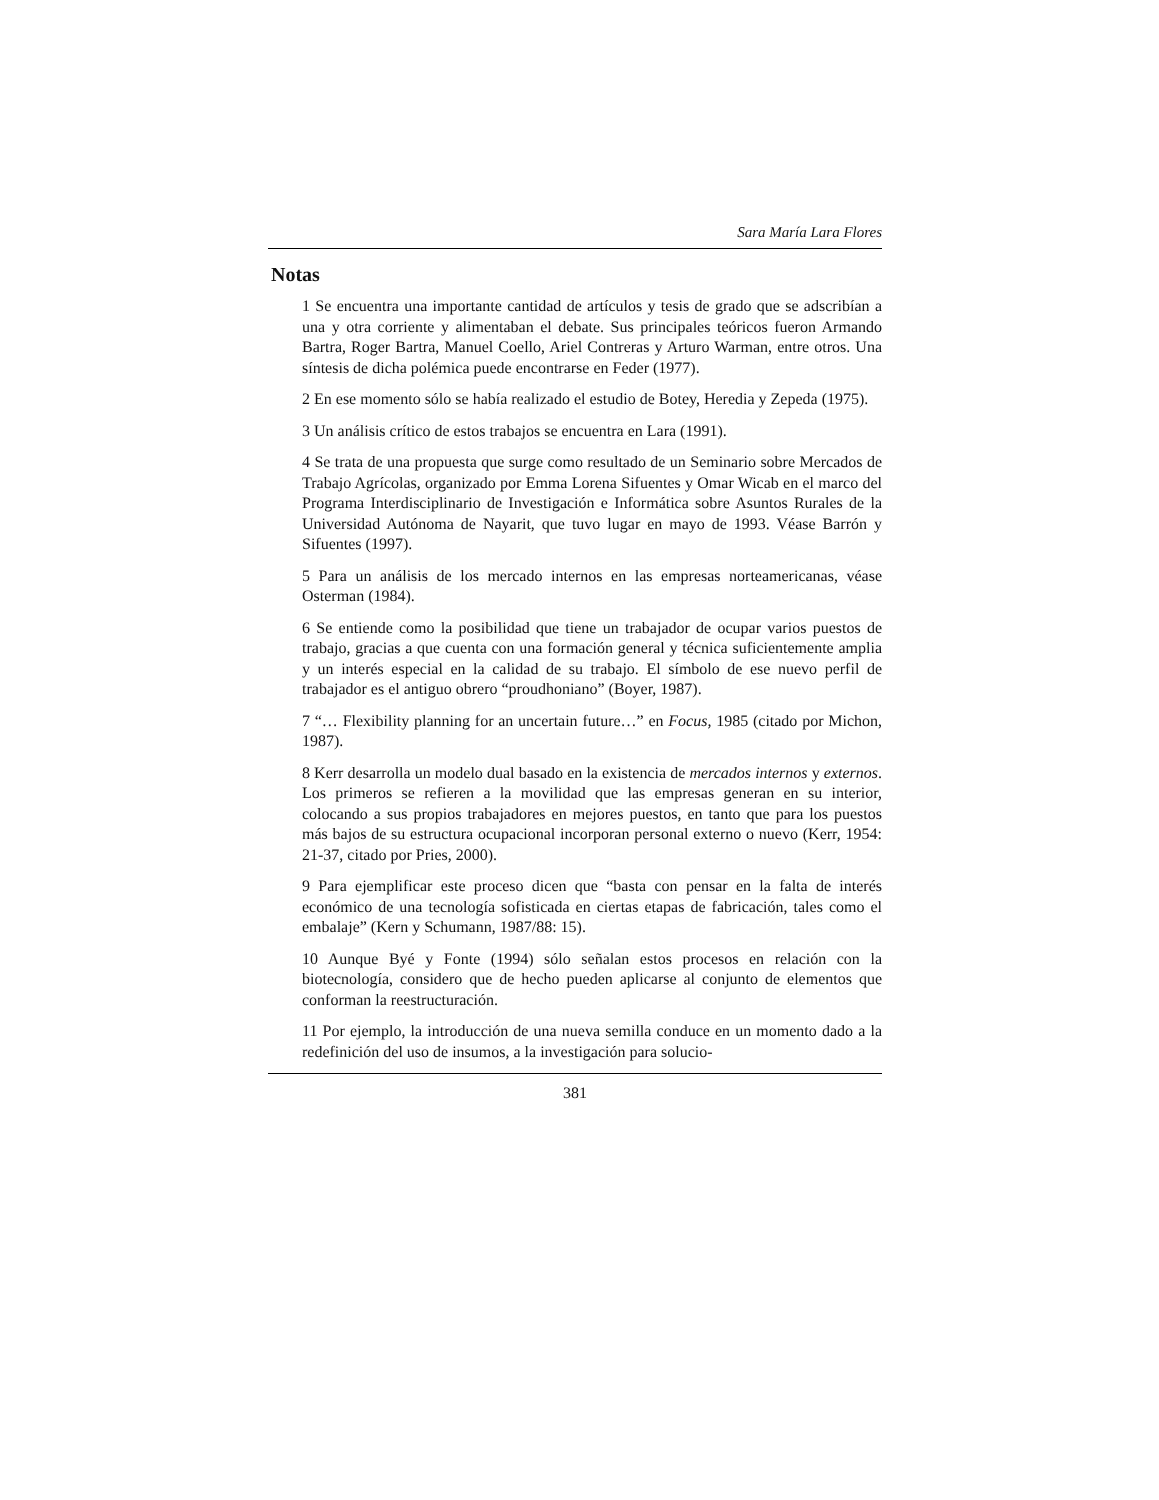Sara María Lara Flores
Notas
1 Se encuentra una importante cantidad de artículos y tesis de grado que se adscribían a una y otra corriente y alimentaban el debate. Sus principales teóricos fueron Armando Bartra, Roger Bartra, Manuel Coello, Ariel Contreras y Arturo Warman, entre otros. Una síntesis de dicha polémica puede encontrarse en Feder (1977).
2 En ese momento sólo se había realizado el estudio de Botey, Heredia y Zepeda (1975).
3 Un análisis crítico de estos trabajos se encuentra en Lara (1991).
4 Se trata de una propuesta que surge como resultado de un Seminario sobre Mercados de Trabajo Agrícolas, organizado por Emma Lorena Sifuentes y Omar Wicab en el marco del Programa Interdisciplinario de Investigación e Informática sobre Asuntos Rurales de la Universidad Autónoma de Nayarit, que tuvo lugar en mayo de 1993. Véase Barrón y Sifuentes (1997).
5 Para un análisis de los mercado internos en las empresas norteamericanas, véase Osterman (1984).
6 Se entiende como la posibilidad que tiene un trabajador de ocupar varios puestos de trabajo, gracias a que cuenta con una formación general y técnica suficientemente amplia y un interés especial en la calidad de su trabajo. El símbolo de ese nuevo perfil de trabajador es el antiguo obrero “proudhoniano” (Boyer, 1987).
7 “… Flexibility planning for an uncertain future…” en Focus, 1985 (citado por Michon, 1987).
8 Kerr desarrolla un modelo dual basado en la existencia de mercados internos y externos. Los primeros se refieren a la movilidad que las empresas generan en su interior, colocando a sus propios trabajadores en mejores puestos, en tanto que para los puestos más bajos de su estructura ocupacional incorporan personal externo o nuevo (Kerr, 1954: 21-37, citado por Pries, 2000).
9 Para ejemplificar este proceso dicen que “basta con pensar en la falta de interés económico de una tecnología sofisticada en ciertas etapas de fabricación, tales como el embalaje” (Kern y Schumann, 1987/88: 15).
10 Aunque Byé y Fonte (1994) sólo señalan estos procesos en relación con la biotecnología, considero que de hecho pueden aplicarse al conjunto de elementos que conforman la reestructuración.
11 Por ejemplo, la introducción de una nueva semilla conduce en un momento dado a la redefinición del uso de insumos, a la investigación para solucio-
381